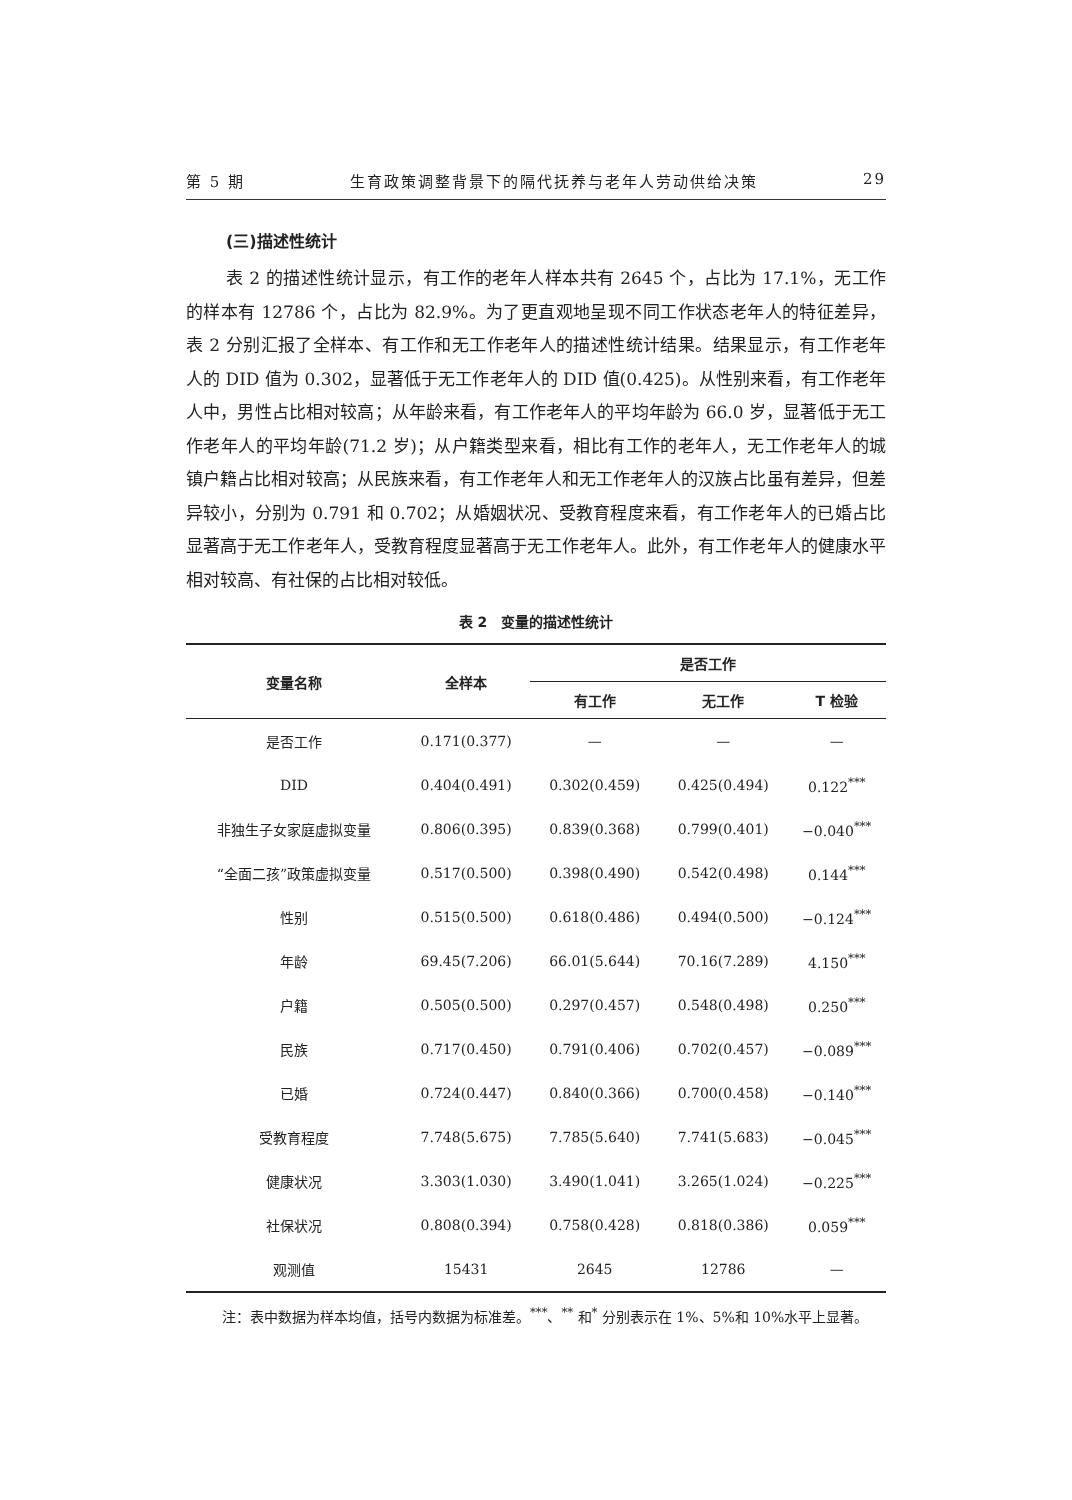第 5 期 生育政策调整背景下的隔代抚养与老年人劳动供给决策 29
(三)描述性统计
表 2 的描述性统计显示，有工作的老年人样本共有 2645 个，占比为 17.1%，无工作的样本有 12786 个，占比为 82.9%。为了更直观地呈现不同工作状态老年人的特征差异，表 2 分别汇报了全样本、有工作和无工作老年人的描述性统计结果。结果显示，有工作老年人的 DID 值为 0.302，显著低于无工作老年人的 DID 值(0.425)。从性别来看，有工作老年人中，男性占比相对较高；从年龄来看，有工作老年人的平均年龄为 66.0 岁，显著低于无工作老年人的平均年龄(71.2 岁)；从户籍类型来看，相比有工作的老年人，无工作老年人的城镇户籍占比相对较高；从民族来看，有工作老年人和无工作老年人的汉族占比虽有差异，但差异较小，分别为 0.791 和 0.702；从婚姻状况、受教育程度来看，有工作老年人的已婚占比显著高于无工作老年人，受教育程度显著高于无工作老年人。此外，有工作老年人的健康水平相对较高、有社保的占比相对较低。
表 2　变量的描述性统计
| 变量名称 | 全样本 | 是否工作 | | |
| --- | --- | --- | --- | --- |
| | | 有工作 | 无工作 | T 检验 |
| 是否工作 | 0.171(0.377) | — | — | — |
| DID | 0.404(0.491) | 0.302(0.459) | 0.425(0.494) | 0.122<sup>***</sup> |
| 非独生子女家庭虚拟变量 | 0.806(0.395) | 0.839(0.368) | 0.799(0.401) | −0.040<sup>***</sup> |
| “全面二孩”政策虚拟变量 | 0.517(0.500) | 0.398(0.490) | 0.542(0.498) | 0.144<sup>***</sup> |
| 性别 | 0.515(0.500) | 0.618(0.486) | 0.494(0.500) | −0.124<sup>***</sup> |
| 年龄 | 69.45(7.206) | 66.01(5.644) | 70.16(7.289) | 4.150<sup>***</sup> |
| 户籍 | 0.505(0.500) | 0.297(0.457) | 0.548(0.498) | 0.250<sup>***</sup> |
| 民族 | 0.717(0.450) | 0.791(0.406) | 0.702(0.457) | −0.089<sup>***</sup> |
| 已婚 | 0.724(0.447) | 0.840(0.366) | 0.700(0.458) | −0.140<sup>***</sup> |
| 受教育程度 | 7.748(5.675) | 7.785(5.640) | 7.741(5.683) | −0.045<sup>***</sup> |
| 健康状况 | 3.303(1.030) | 3.490(1.041) | 3.265(1.024) | −0.225<sup>***</sup> |
| 社保状况 | 0.808(0.394) | 0.758(0.428) | 0.818(0.386) | 0.059<sup>***</sup> |
| 观测值 | 15431 | 2645 | 12786 | — |
注：表中数据为样本均值，括号内数据为标准差。<sup>***</sup>、<sup>**</sup> 和<sup>*</sup> 分别表示在 1%、5%和 10%水平上显著。